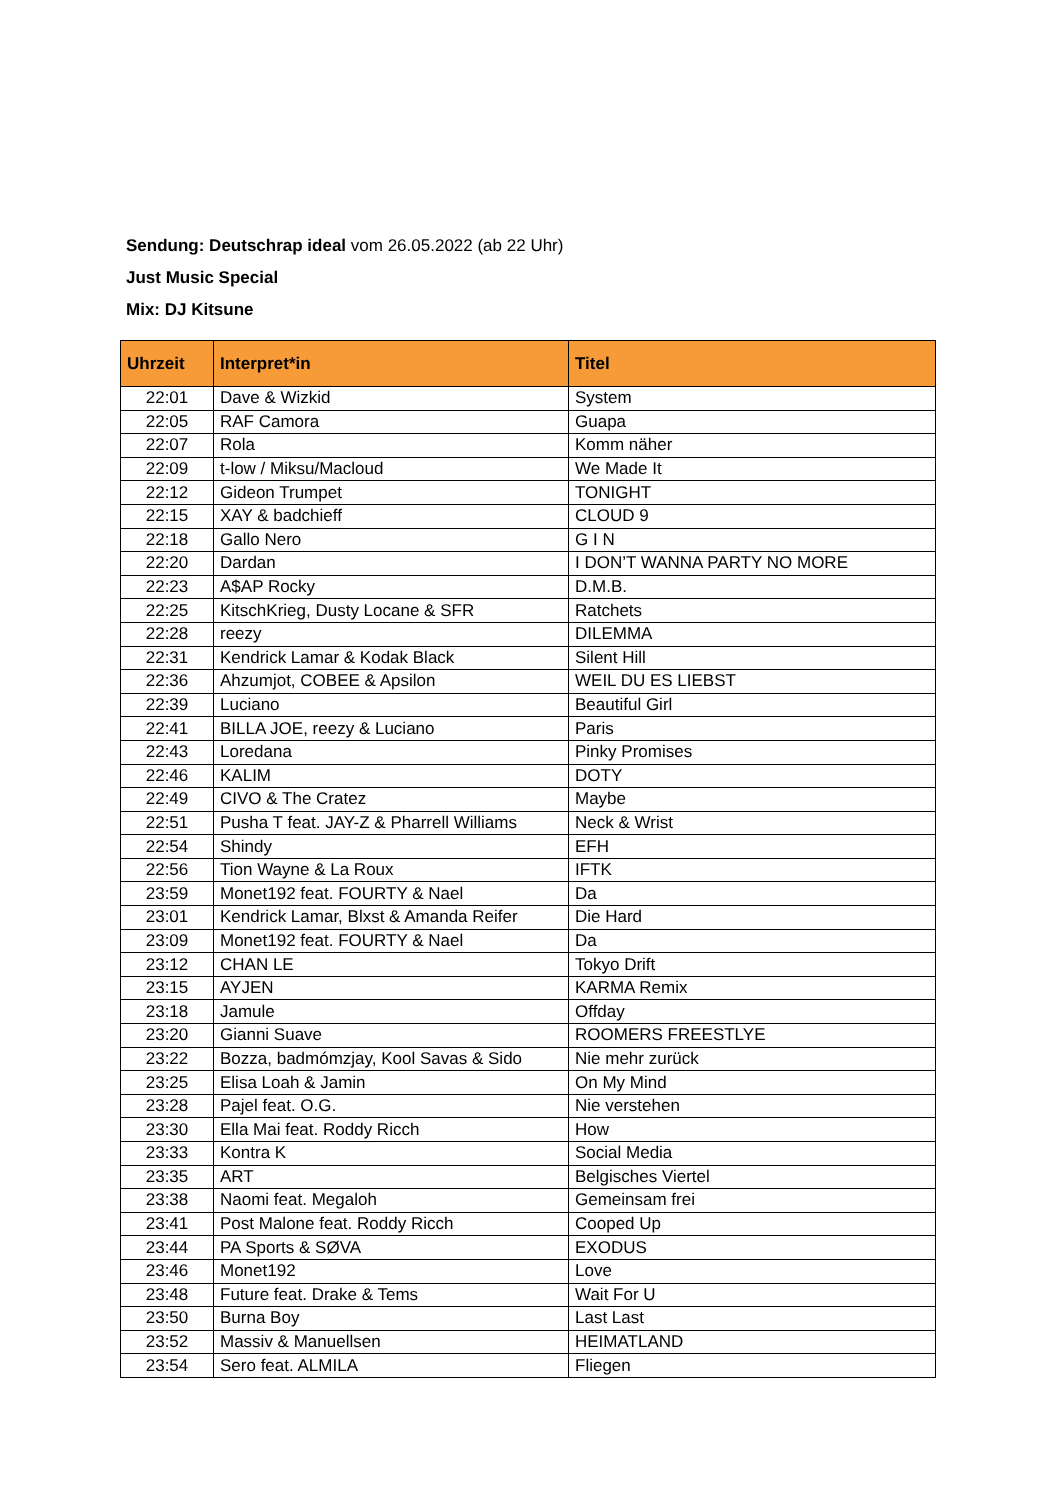Sendung: Deutschrap ideal vom 26.05.2022 (ab 22 Uhr)
Just Music Special
Mix: DJ Kitsune
| Uhrzeit | Interpret*in | Titel |
| --- | --- | --- |
| 22:01 | Dave & Wizkid | System |
| 22:05 | RAF Camora | Guapa |
| 22:07 | Rola | Komm näher |
| 22:09 | t-low / Miksu/Macloud | We Made It |
| 22:12 | Gideon Trumpet | TONIGHT |
| 22:15 | XAY & badchieff | CLOUD 9 |
| 22:18 | Gallo Nero | G I N |
| 22:20 | Dardan | I DON’T WANNA PARTY NO MORE |
| 22:23 | A$AP Rocky | D.M.B. |
| 22:25 | KitschKrieg, Dusty Locane & SFR | Ratchets |
| 22:28 | reezy | DILEMMA |
| 22:31 | Kendrick Lamar & Kodak Black | Silent Hill |
| 22:36 | Ahzumjot, COBEE & Apsilon | WEIL DU ES LIEBST |
| 22:39 | Luciano | Beautiful Girl |
| 22:41 | BILLA JOE, reezy & Luciano | Paris |
| 22:43 | Loredana | Pinky Promises |
| 22:46 | KALIM | DOTY |
| 22:49 | CIVO & The Cratez | Maybe |
| 22:51 | Pusha T feat. JAY-Z & Pharrell Williams | Neck & Wrist |
| 22:54 | Shindy | EFH |
| 22:56 | Tion Wayne & La Roux | IFTK |
| 23:59 | Monet192 feat. FOURTY & Nael | Da |
| 23:01 | Kendrick Lamar, Blxst & Amanda Reifer | Die Hard |
| 23:09 | Monet192 feat. FOURTY & Nael | Da |
| 23:12 | CHAN LE | Tokyo Drift |
| 23:15 | AYJEN | KARMA Remix |
| 23:18 | Jamule | Offday |
| 23:20 | Gianni Suave | ROOMERS FREESTLYE |
| 23:22 | Bozza, badmómzjay, Kool Savas & Sido | Nie mehr zurück |
| 23:25 | Elisa Loah & Jamin | On My Mind |
| 23:28 | Pajel feat. O.G. | Nie verstehen |
| 23:30 | Ella Mai feat. Roddy Ricch | How |
| 23:33 | Kontra K | Social Media |
| 23:35 | ART | Belgisches Viertel |
| 23:38 | Naomi feat. Megaloh | Gemeinsam frei |
| 23:41 | Post Malone feat. Roddy Ricch | Cooped Up |
| 23:44 | PA Sports & SØVA | EXODUS |
| 23:46 | Monet192 | Love |
| 23:48 | Future feat. Drake & Tems | Wait For U |
| 23:50 | Burna Boy | Last Last |
| 23:52 | Massiv & Manuellsen | HEIMATLAND |
| 23:54 | Sero feat. ALMILA | Fliegen |